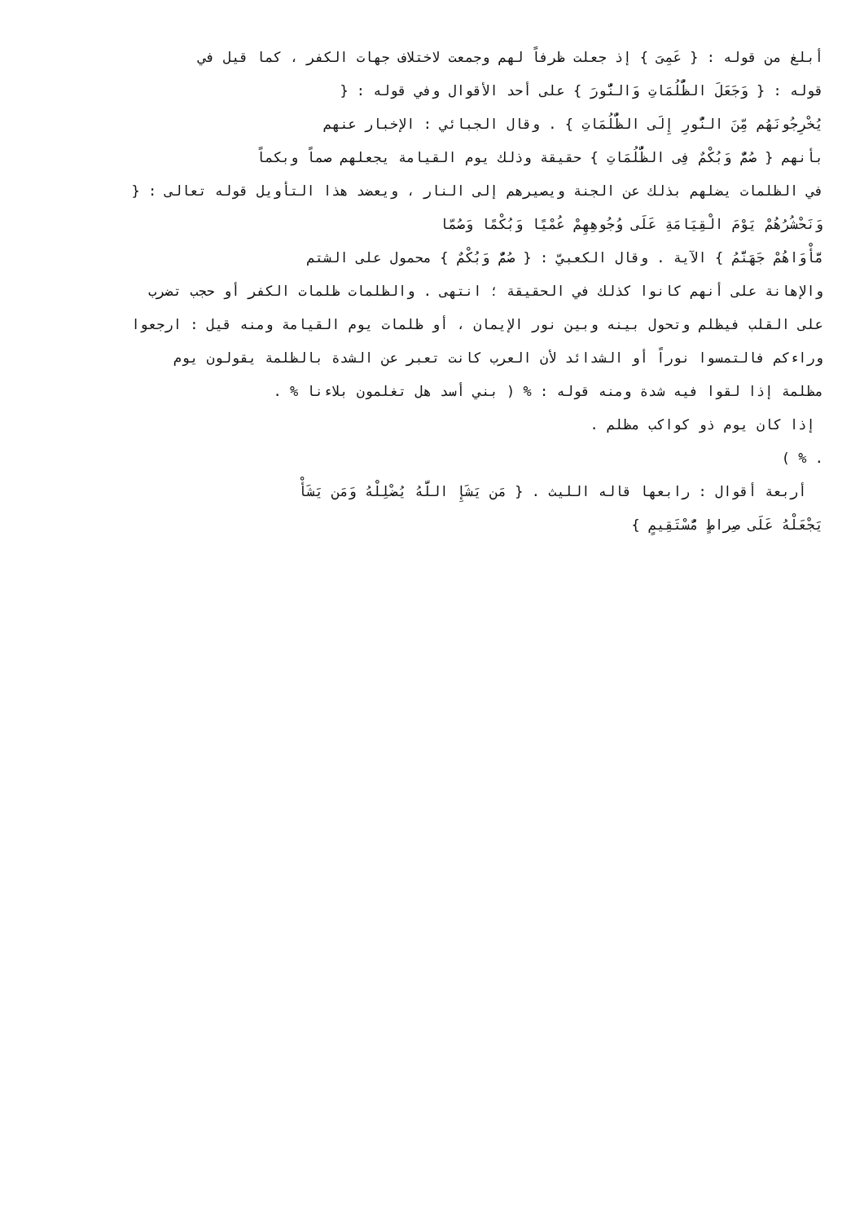أبلغ من قوله : { عَمِىَ } إذ جعلت ظرفاً لهم وجمعت لاختلاف جهات الكفر ، كما قيل في
قوله : { وَجَعَلَ الظُّلُمَاتِ وَالنُّورَ } على أحد الأقوال وفي قوله : {
يُخْرِجُونَهُم مِّنَ النُّورِ إِلَى الظُّلُمَاتِ } . وقال الجبائي : الإخبار عنهم
بأنهم { صُمٌّ وَبُكْمٌ فِى الظُّلُمَاتِ } حقيقة وذلك يوم القيامة يجعلهم صماً وبكماً
في الظلمات يضلهم بذلك عن الجنة ويصيرهم إلى النار ، ويعضد هذا التأويل قوله تعالى : {
وَنَحْشُرُهُمْ يَوْمَ الْقِيَامَةِ عَلَى وُجُوهِهِمْ عُمْيًا وَبُكْمًا وَصُمّا
مَّأْوَاهُمْ جَهَنَّمُ } الآية . وقال الكعبيّ : { صُمٌّ وَبُكْمٌ } محمول على الشتم
والإهانة على أنهم كانوا كذلك في الحقيقة ؛ انتهى . والظلمات ظلمات الكفر أو حجب تضرب
على القلب فيظلم وتحول بينه وبين نور الإيمان ، أو ظلمات يوم القيامة ومنه قيل : ارجعوا
وراءكم فالتمسوا نوراً أو الشدائد لأن العرب كانت تعبر عن الشدة بالظلمة يقولون يوم
مظلمة إذا لقوا فيه شدة ومنه قوله : % ( بني أسد هل تغلمون بلاءنا % .
إذا كان يوم ذو كواكب مظلم .
. % )
أربعة أقوال : رابعها قاله الليث . { مَن يَشَإِ اللَّهُ يُضْلِلْهُ وَمَن يَشَأْ
يَجْعَلْهُ عَلَى صِراطٍ مُّسْتَقِيمٍ }